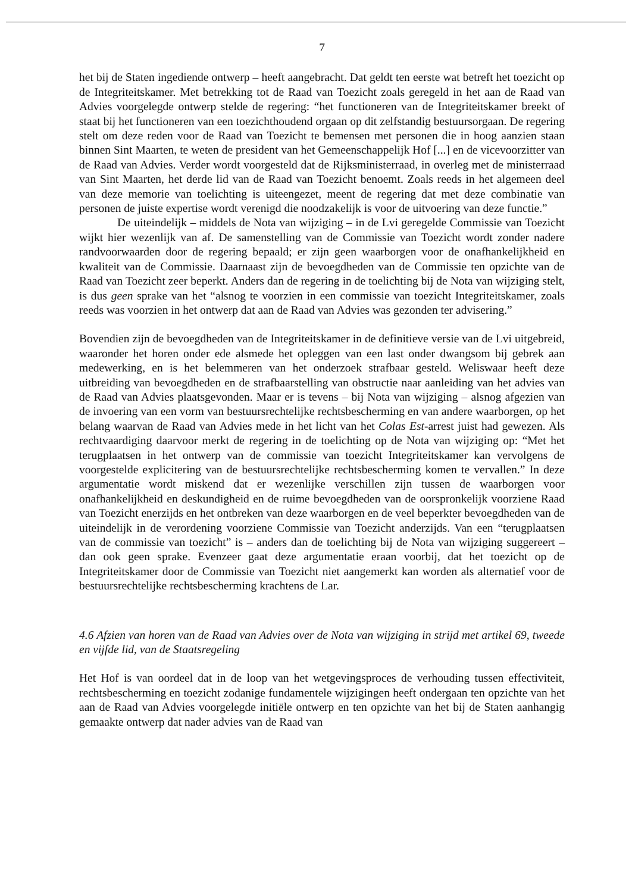7
het bij de Staten ingediende ontwerp – heeft aangebracht. Dat geldt ten eerste wat betreft het toezicht op de Integriteitskamer. Met betrekking tot de Raad van Toezicht zoals geregeld in het aan de Raad van Advies voorgelegde ontwerp stelde de regering: “het functioneren van de Integriteitskamer breekt of staat bij het functioneren van een toezichthoudend orgaan op dit zelfstandig bestuursorgaan. De regering stelt om deze reden voor de Raad van Toezicht te bemensen met personen die in hoog aanzien staan binnen Sint Maarten, te weten de president van het Gemeenschappelijk Hof [...] en de vicevoorzitter van de Raad van Advies. Verder wordt voorgesteld dat de Rijksministerraad, in overleg met de ministerraad van Sint Maarten, het derde lid van de Raad van Toezicht benoemt. Zoals reeds in het algemeen deel van deze memorie van toelichting is uiteengezet, meent de regering dat met deze combinatie van personen de juiste expertise wordt verenigd die noodzakelijk is voor de uitvoering van deze functie.”
De uiteindelijk – middels de Nota van wijziging – in de Lvi geregelde Commissie van Toezicht wijkt hier wezenlijk van af. De samenstelling van de Commissie van Toezicht wordt zonder nadere randvoorwaarden door de regering bepaald; er zijn geen waarborgen voor de onafhankelijkheid en kwaliteit van de Commissie. Daarnaast zijn de bevoegdheden van de Commissie ten opzichte van de Raad van Toezicht zeer beperkt. Anders dan de regering in de toelichting bij de Nota van wijziging stelt, is dus geen sprake van het “alsnog te voorzien in een commissie van toezicht Integriteitskamer, zoals reeds was voorzien in het ontwerp dat aan de Raad van Advies was gezonden ter advisering.”
Bovendien zijn de bevoegdheden van de Integriteitskamer in de definitieve versie van de Lvi uitgebreid, waaronder het horen onder ede alsmede het opleggen van een last onder dwangsom bij gebrek aan medewerking, en is het belemmeren van het onderzoek strafbaar gesteld. Weliswaar heeft deze uitbreiding van bevoegdheden en de strafbaarstelling van obstructie naar aanleiding van het advies van de Raad van Advies plaatsgevonden. Maar er is tevens – bij Nota van wijziging – alsnog afgezien van de invoering van een vorm van bestuursrechtelijke rechtsbescherming en van andere waarborgen, op het belang waarvan de Raad van Advies mede in het licht van het Colas Est-arrest juist had gewezen. Als rechtvaardiging daarvoor merkt de regering in de toelichting op de Nota van wijziging op: “Met het terugplaatsen in het ontwerp van de commissie van toezicht Integriteitskamer kan vervolgens de voorgestelde explicitering van de bestuursrechtelijke rechtsbescherming komen te vervallen.” In deze argumentatie wordt miskend dat er wezenlijke verschillen zijn tussen de waarborgen voor onafhankelijkheid en deskundigheid en de ruime bevoegdheden van de oorspronkelijk voorziene Raad van Toezicht enerzijds en het ontbreken van deze waarborgen en de veel beperkter bevoegdheden van de uiteindelijk in de verordening voorziene Commissie van Toezicht anderzijds. Van een “terugplaatsen van de commissie van toezicht” is – anders dan de toelichting bij de Nota van wijziging suggereert – dan ook geen sprake. Evenzeer gaat deze argumentatie eraan voorbij, dat het toezicht op de Integriteitskamer door de Commissie van Toezicht niet aangemerkt kan worden als alternatief voor de bestuursrechtelijke rechtsbescherming krachtens de Lar.
4.6 Afzien van horen van de Raad van Advies over de Nota van wijziging in strijd met artikel 69, tweede en vijfde lid, van de Staatsregeling
Het Hof is van oordeel dat in de loop van het wetgevingsproces de verhouding tussen effectiviteit, rechtsbescherming en toezicht zodanige fundamentele wijzigingen heeft ondergaan ten opzichte van het aan de Raad van Advies voorgelegde initiële ontwerp en ten opzichte van het bij de Staten aanhangig gemaakte ontwerp dat nader advies van de Raad van